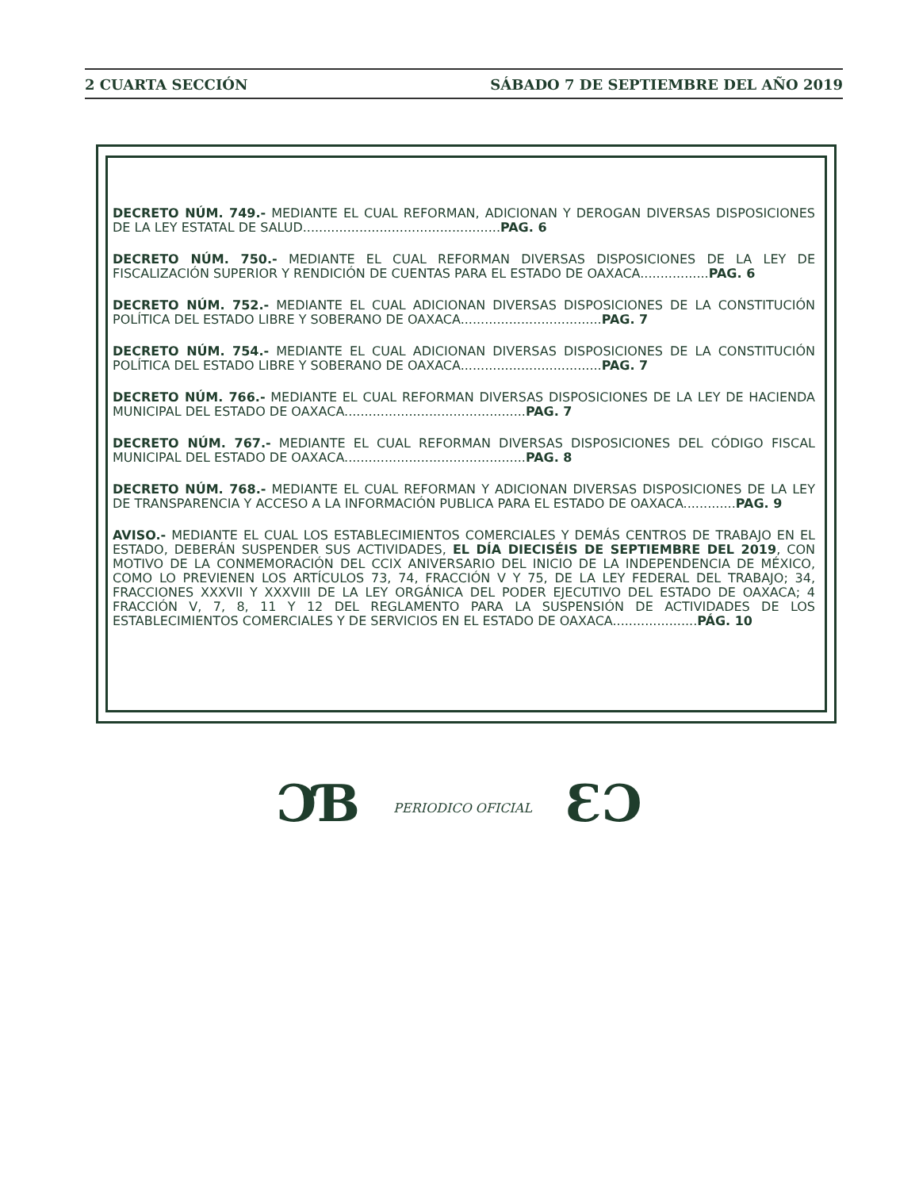2 CUARTA SECCIÓN SÁBADO 7 DE SEPTIEMBRE DEL AÑO 2019
DECRETO NÚM. 749.- MEDIANTE EL CUAL REFORMAN, ADICIONAN Y DEROGAN DIVERSAS DISPOSICIONES DE LA LEY ESTATAL DE SALUD.................................................PAG. 6
DECRETO NÚM. 750.- MEDIANTE EL CUAL REFORMAN DIVERSAS DISPOSICIONES DE LA LEY DE FISCALIZACIÓN SUPERIOR Y RENDICIÓN DE CUENTAS PARA EL ESTADO DE OAXACA.................PAG. 6
DECRETO NÚM. 752.- MEDIANTE EL CUAL ADICIONAN DIVERSAS DISPOSICIONES DE LA CONSTITUCIÓN POLÍTICA DEL ESTADO LIBRE Y SOBERANO DE OAXACA...................................PAG. 7
DECRETO NÚM. 754.- MEDIANTE EL CUAL ADICIONAN DIVERSAS DISPOSICIONES DE LA CONSTITUCIÓN POLÍTICA DEL ESTADO LIBRE Y SOBERANO DE OAXACA...................................PAG. 7
DECRETO NÚM. 766.- MEDIANTE EL CUAL REFORMAN DIVERSAS DISPOSICIONES DE LA LEY DE HACIENDA MUNICIPAL DEL ESTADO DE OAXACA.............................................PAG. 7
DECRETO NÚM. 767.- MEDIANTE EL CUAL REFORMAN DIVERSAS DISPOSICIONES DEL CÓDIGO FISCAL MUNICIPAL DEL ESTADO DE OAXACA.............................................PAG. 8
DECRETO NÚM. 768.- MEDIANTE EL CUAL REFORMAN Y ADICIONAN DIVERSAS DISPOSICIONES DE LA LEY DE TRANSPARENCIA Y ACCESO A LA INFORMACIÓN PUBLICA PARA EL ESTADO DE OAXACA.............PAG. 9
AVISO.- MEDIANTE EL CUAL LOS ESTABLECIMIENTOS COMERCIALES Y DEMÁS CENTROS DE TRABAJO EN EL ESTADO, DEBERÁN SUSPENDER SUS ACTIVIDADES, EL DÍA DIECISÉIS DE SEPTIEMBRE DEL 2019, CON MOTIVO DE LA CONMEMORACIÓN DEL CCIX ANIVERSARIO DEL INICIO DE LA INDEPENDENCIA DE MÉXICO, COMO LO PREVIENEN LOS ARTÍCULOS 73, 74, FRACCIÓN V Y 75, DE LA LEY FEDERAL DEL TRABAJO; 34, FRACCIONES XXXVII Y XXXVIII DE LA LEY ORGÁNICA DEL PODER EJECUTIVO DEL ESTADO DE OAXACA; 4 FRACCIÓN V, 7, 8, 11 Y 12 DEL REGLAMENTO PARA LA SUSPENSIÓN DE ACTIVIDADES DE LOS ESTABLECIMIENTOS COMERCIALES Y DE SERVICIOS EN EL ESTADO DE OAXACA.....................PÁG. 10
ƆƁ PERIODICO OFICIAL ƐƆ